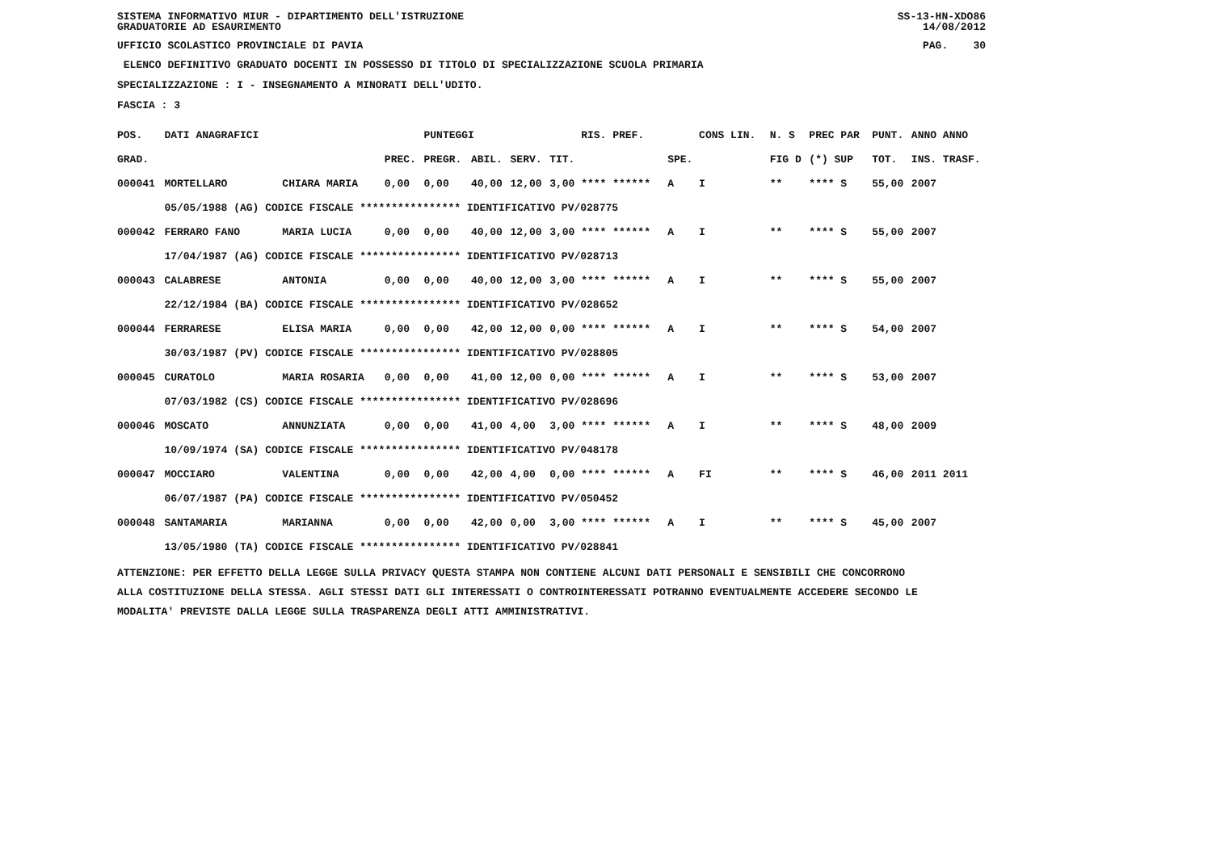SISTEMA INFORMATIVO MIUR - DIPARTIMENTO DELL'ISTRUZIONE
GRADUATORIE AD ESAURIMENTO SS-13-HN-XDO86
14/08/2012
UFFICIO SCOLASTICO PROVINCIALE DI PAVIA PAG. 30
ELENCO DEFINITIVO GRADUATO DOCENTI IN POSSESSO DI TITOLO DI SPECIALIZZAZIONE SCUOLA PRIMARIA
SPECIALIZZAZIONE : I - INSEGNAMENTO A MINORATI DELL'UDITO.
FASCIA : 3
| POS. | DATI ANAGRAFICI | | | PUNTEGGI | | | | RIS. PREF. | | CONS LIN. | N. S | PREC PAR | PUNT. | ANNO ANNO |
| --- | --- | --- | --- | --- | --- | --- | --- | --- | --- | --- | --- | --- | --- | --- |
| GRAD. | | | PREC. | PREGR. | ABIL. | SERV. | TIT. | | SPE. | | FIG D | (*) SUP | TOT. | INS. TRASF. |
| 000041 | MORTELLARO | CHIARA MARIA | 0,00 | 0,00 | 40,00 | 12,00 | 3,00 | **** ****** | A | I | ** | **** S | 55,00 | 2007 |
| | 05/05/1988 (AG) CODICE FISCALE **************** IDENTIFICATIVO PV/028775 | | | | | | | | | | | | | |
| 000042 | FERRARO FANO | MARIA LUCIA | 0,00 | 0,00 | 40,00 | 12,00 | 3,00 | **** ****** | A | I | ** | **** S | 55,00 | 2007 |
| | 17/04/1987 (AG) CODICE FISCALE **************** IDENTIFICATIVO PV/028713 | | | | | | | | | | | | | |
| 000043 | CALABRESE | ANTONIA | 0,00 | 0,00 | 40,00 | 12,00 | 3,00 | **** ****** | A | I | ** | **** S | 55,00 | 2007 |
| | 22/12/1984 (BA) CODICE FISCALE **************** IDENTIFICATIVO PV/028652 | | | | | | | | | | | | | |
| 000044 | FERRARESE | ELISA MARIA | 0,00 | 0,00 | 42,00 | 12,00 | 0,00 | **** ****** | A | I | ** | **** S | 54,00 | 2007 |
| | 30/03/1987 (PV) CODICE FISCALE **************** IDENTIFICATIVO PV/028805 | | | | | | | | | | | | | |
| 000045 | CURATOLO | MARIA ROSARIA | 0,00 | 0,00 | 41,00 | 12,00 | 0,00 | **** ****** | A | I | ** | **** S | 53,00 | 2007 |
| | 07/03/1982 (CS) CODICE FISCALE **************** IDENTIFICATIVO PV/028696 | | | | | | | | | | | | | |
| 000046 | MOSCATO | ANNUNZIATA | 0,00 | 0,00 | 41,00 | 4,00 | 3,00 | **** ****** | A | I | ** | **** S | 48,00 | 2009 |
| | 10/09/1974 (SA) CODICE FISCALE **************** IDENTIFICATIVO PV/048178 | | | | | | | | | | | | | |
| 000047 | MOCCIARO | VALENTINA | 0,00 | 0,00 | 42,00 | 4,00 | 0,00 | **** ****** | A | FI | ** | **** S | 46,00 | 2011 2011 |
| | 06/07/1987 (PA) CODICE FISCALE **************** IDENTIFICATIVO PV/050452 | | | | | | | | | | | | | |
| 000048 | SANTAMARIA | MARIANNA | 0,00 | 0,00 | 42,00 | 0,00 | 3,00 | **** ****** | A | I | ** | **** S | 45,00 | 2007 |
| | 13/05/1980 (TA) CODICE FISCALE **************** IDENTIFICATIVO PV/028841 | | | | | | | | | | | | | |
ATTENZIONE: PER EFFETTO DELLA LEGGE SULLA PRIVACY QUESTA STAMPA NON CONTIENE ALCUNI DATI PERSONALI E SENSIBILI CHE CONCORRONO
ALLA COSTITUZIONE DELLA STESSA. AGLI STESSI DATI GLI INTERESSATI O CONTROINTERESSATI POTRANNO EVENTUALMENTE ACCEDERE SECONDO LE
MODALITA' PREVISTE DALLA LEGGE SULLA TRASPARENZA DEGLI ATTI AMMINISTRATIVI.